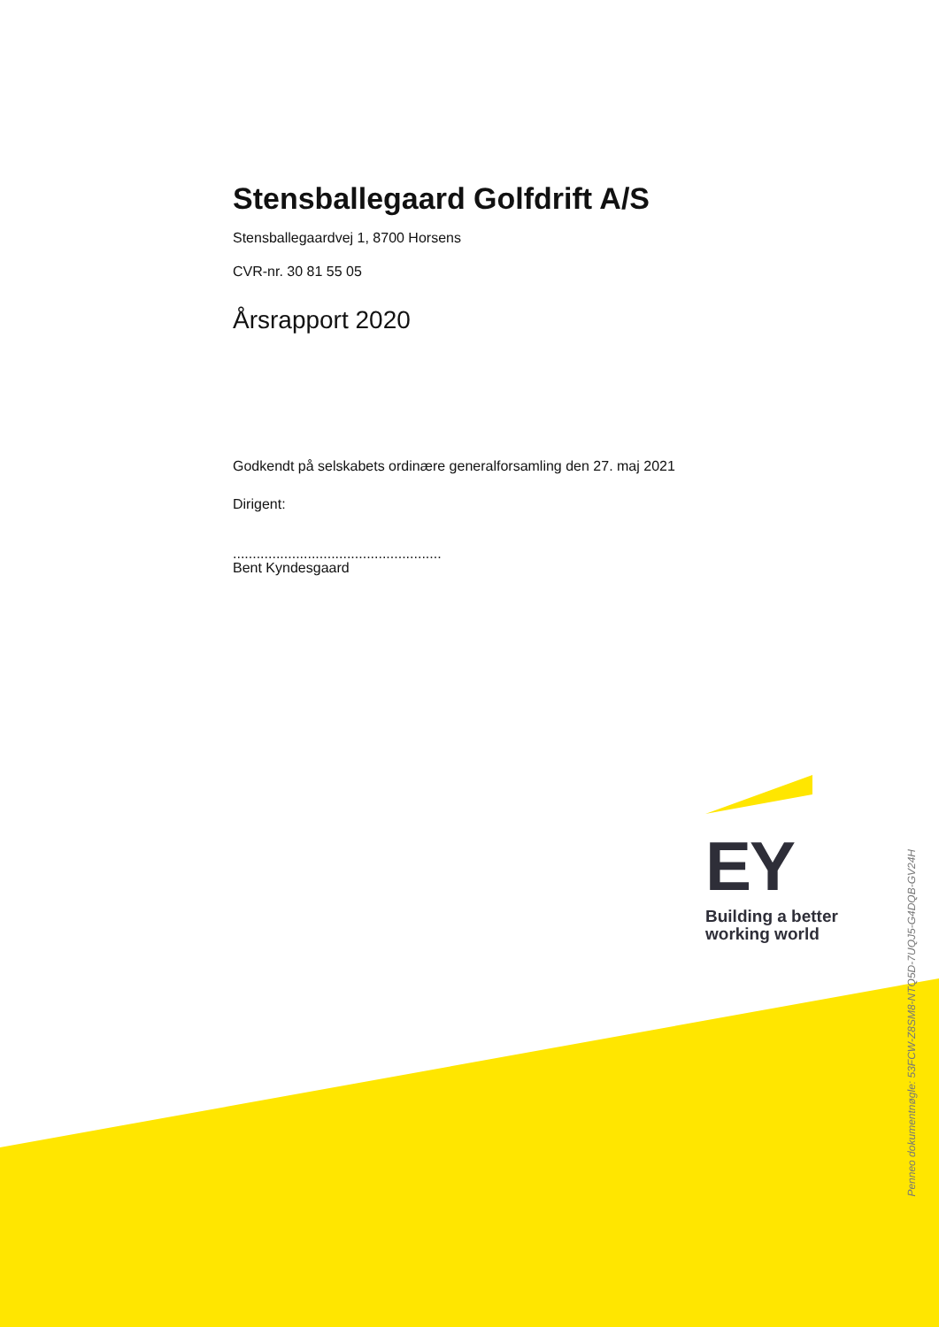Stensballegaard Golfdrift A/S
Stensballegaardvej 1, 8700 Horsens
CVR-nr. 30 81 55 05
Årsrapport 2020
Godkendt på selskabets ordinære generalforsamling den 27. maj 2021
Dirigent:
.....................................................
Bent Kyndesgaard
EY
Building a better
working world
Penneo dokumentnøgle: 53FCW-Z8SM8-NTQ5D-7UQJ5-G4DQB-GV24H